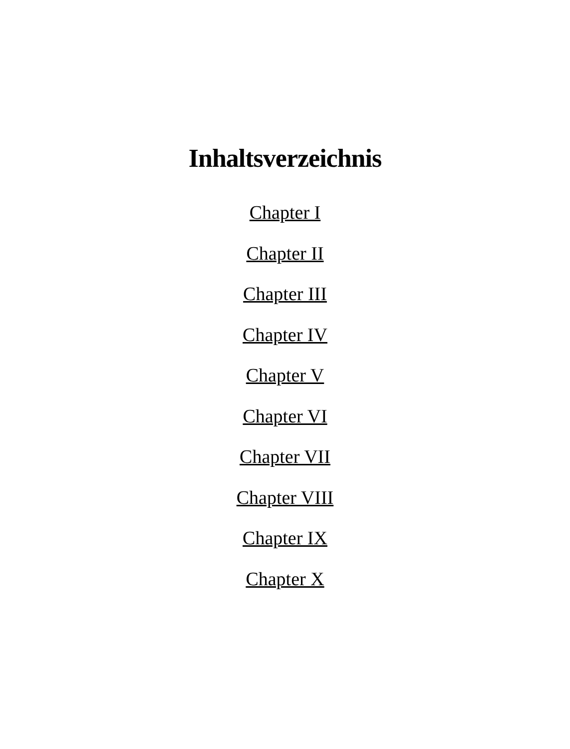Inhaltsverzeichnis
Chapter I
Chapter II
Chapter III
Chapter IV
Chapter V
Chapter VI
Chapter VII
Chapter VIII
Chapter IX
Chapter X